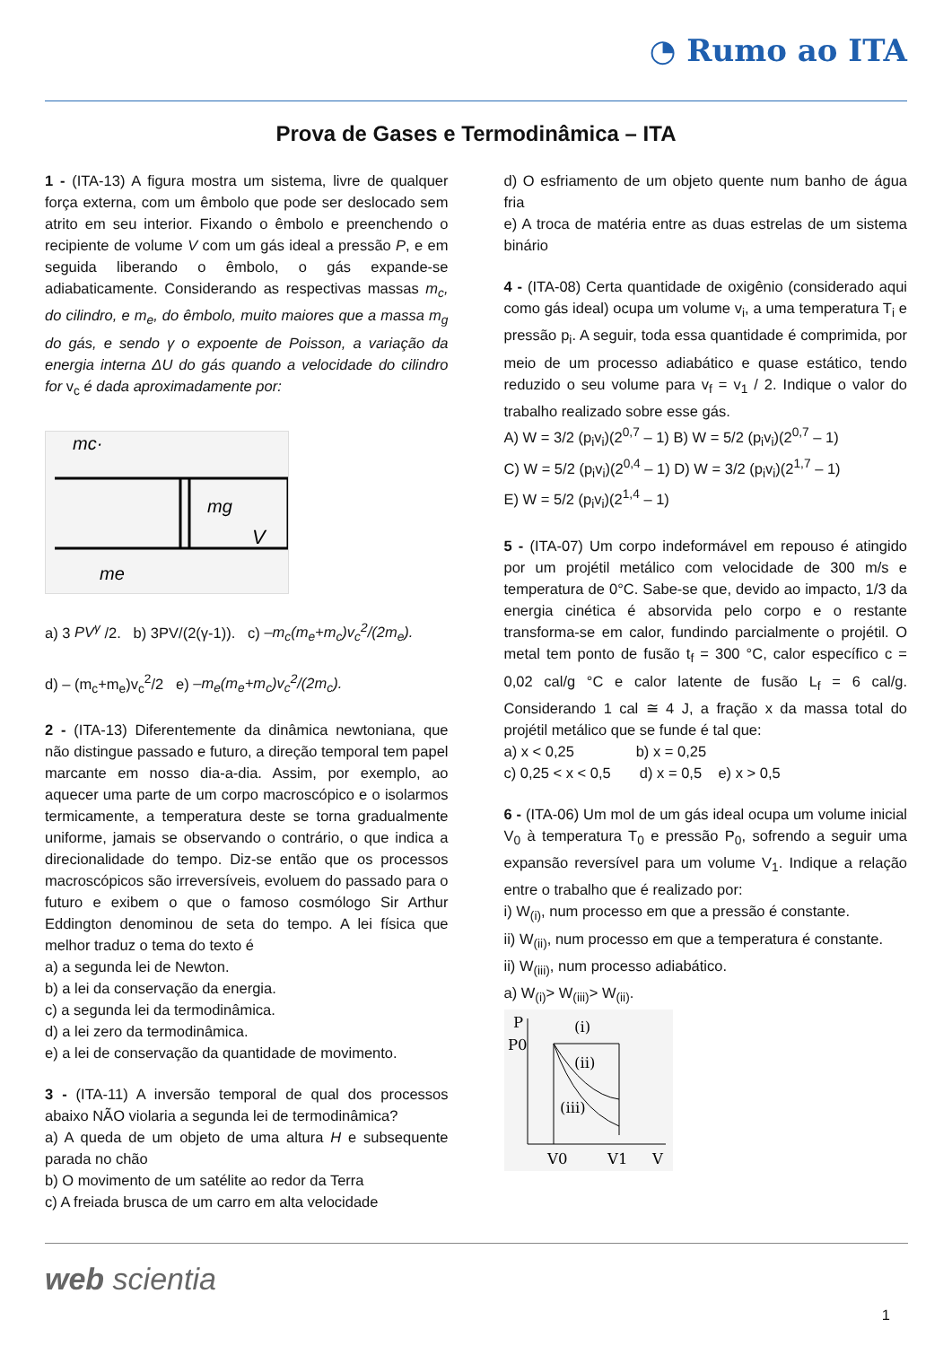◔ Rumo ao ITA
Prova de Gases e Termodinâmica – ITA
1 - (ITA-13) A figura mostra um sistema, livre de qualquer força externa, com um êmbolo que pode ser deslocado sem atrito em seu interior. Fixando o êmbolo e preenchendo o recipiente de volume V com um gás ideal a pressão P, e em seguida liberando o êmbolo, o gás expande-se adiabaticamente. Considerando as respectivas massas m<sub>c</sub>, do cilindro, e m<sub>e</sub>, do êmbolo, muito maiores que a massa m<sub>g</sub> do gás, e sendo γ o expoente de Poisson, a variação da energia interna ΔU do gás quando a velocidade do cilindro for v<sub>c</sub> é dada aproximadamente por:
mc·
mg
V
me
a) 3 PV<sup>γ</sup> /2. b) 3PV/(2(γ-1)). c) –m<sub>c</sub>(m<sub>e</sub>+m<sub>c</sub>)v<sub>c</sub><sup>2</sup>/(2m<sub>e</sub>).
d) – (m<sub>c</sub>+m<sub>e</sub>)v<sub>c</sub><sup>2</sup>/2 e) –m<sub>e</sub>(m<sub>e</sub>+m<sub>c</sub>)v<sub>c</sub><sup>2</sup>/(2m<sub>c</sub>).
2 - (ITA-13) Diferentemente da dinâmica newtoniana, que não distingue passado e futuro, a direção temporal tem papel marcante em nosso dia-a-dia. Assim, por exemplo, ao aquecer uma parte de um corpo macroscópico e o isolarmos termicamente, a temperatura deste se torna gradualmente uniforme, jamais se observando o contrário, o que indica a direcionalidade do tempo. Diz-se então que os processos macroscópicos são irreversíveis, evoluem do passado para o futuro e exibem o que o famoso cosmólogo Sir Arthur Eddington denominou de seta do tempo. A lei física que melhor traduz o tema do texto é
a) a segunda lei de Newton.
b) a lei da conservação da energia.
c) a segunda lei da termodinâmica.
d) a lei zero da termodinâmica.
e) a lei de conservação da quantidade de movimento.
3 - (ITA-11) A inversão temporal de qual dos processos abaixo NÃO violaria a segunda lei de termodinâmica?
a) A queda de um objeto de uma altura H e subsequente parada no chão
b) O movimento de um satélite ao redor da Terra
c) A freiada brusca de um carro em alta velocidade
d) O esfriamento de um objeto quente num banho de água fria
e) A troca de matéria entre as duas estrelas de um sistema binário
4 - (ITA-08) Certa quantidade de oxigênio (considerado aqui como gás ideal) ocupa um volume v<sub>i</sub>, a uma temperatura T<sub>i</sub> e pressão p<sub>i</sub>. A seguir, toda essa quantidade é comprimida, por meio de um processo adiabático e quase estático, tendo reduzido o seu volume para v<sub>f</sub> = v<sub>1</sub> / 2. Indique o valor do trabalho realizado sobre esse gás.
A) W = 3/2 (p<sub>i</sub>v<sub>i</sub>)(2<sup>0,7</sup> – 1) B) W = 5/2 (p<sub>i</sub>v<sub>i</sub>)(2<sup>0,7</sup> – 1)
C) W = 5/2 (p<sub>i</sub>v<sub>i</sub>)(2<sup>0,4</sup> – 1) D) W = 3/2 (p<sub>i</sub>v<sub>i</sub>)(2<sup>1,7</sup> – 1)
E) W = 5/2 (p<sub>i</sub>v<sub>i</sub>)(2<sup>1,4</sup> – 1)
5 - (ITA-07) Um corpo indeformável em repouso é atingido por um projétil metálico com velocidade de 300 m/s e temperatura de 0°C. Sabe-se que, devido ao impacto, 1/3 da energia cinética é absorvida pelo corpo e o restante transforma-se em calor, fundindo parcialmente o projétil. O metal tem ponto de fusão t<sub>f</sub> = 300 °C, calor específico c = 0,02 cal/g °C e calor latente de fusão L<sub>f</sub> = 6 cal/g. Considerando 1 cal ≅ 4 J, a fração x da massa total do projétil metálico que se funde é tal que:
a) x < 0,25 b) x = 0,25
c) 0,25 < x < 0,5 d) x = 0,5 e) x > 0,5
6 - (ITA-06) Um mol de um gás ideal ocupa um volume inicial V<sub>0</sub> à temperatura T<sub>0</sub> e pressão P<sub>0</sub>, sofrendo a seguir uma expansão reversível para um volume V<sub>1</sub>. Indique a relação entre o trabalho que é realizado por:
i) W<sub>(i)</sub>, num processo em que a pressão é constante.
ii) W<sub>(ii)</sub>, num processo em que a temperatura é constante.
ii) W<sub>(iii)</sub>, num processo adiabático.
a) W<sub>(i)</sub>> W<sub>(iii)</sub>> W<sub>(ii)</sub>.
P
P0
(i)
(ii)
(iii)
V0
V1
V
web scientia
1